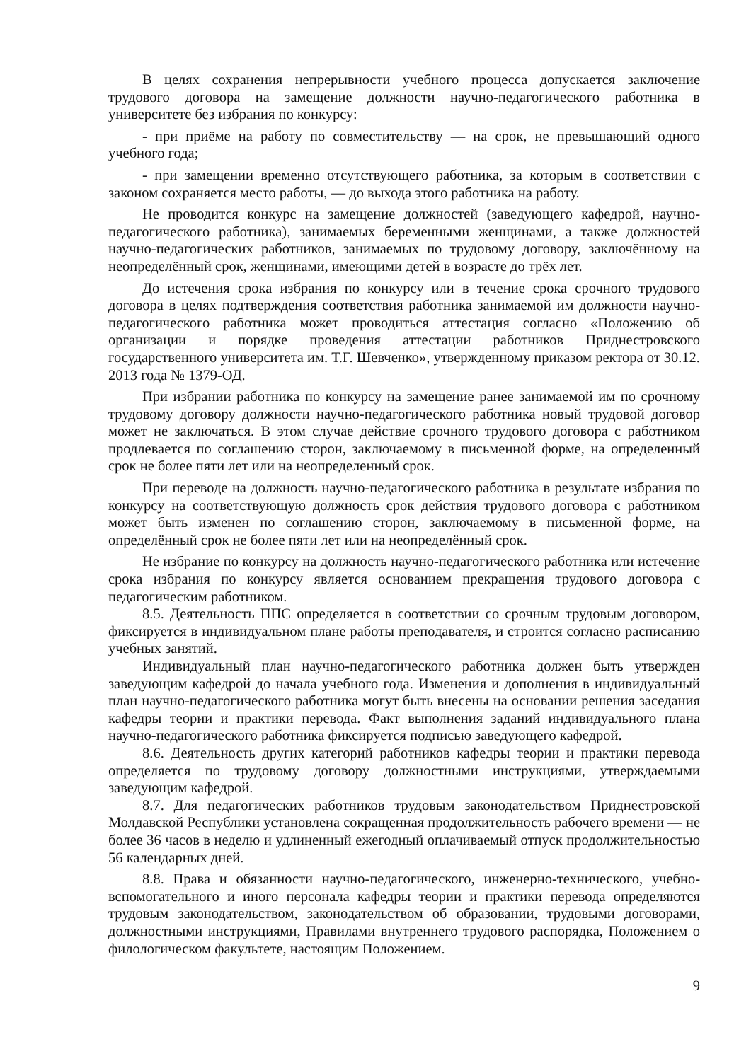В целях сохранения непрерывности учебного процесса допускается заключение трудового договора на замещение должности научно-педагогического работника в университете без избрания по конкурсу:
- при приёме на работу по совместительству — на срок, не превышающий одного учебного года;
- при замещении временно отсутствующего работника, за которым в соответствии с законом сохраняется место работы, — до выхода этого работника на работу.
Не проводится конкурс на замещение должностей (заведующего кафедрой, научно-педагогического работника), занимаемых беременными женщинами, а также должностей научно-педагогических работников, занимаемых по трудовому договору, заключённому на неопределённый срок, женщинами, имеющими детей в возрасте до трёх лет.
До истечения срока избрания по конкурсу или в течение срока срочного трудового договора в целях подтверждения соответствия работника занимаемой им должности научно-педагогического работника может проводиться аттестация согласно «Положению об организации и порядке проведения аттестации работников Приднестровского государственного университета им. Т.Г. Шевченко», утвержденному приказом ректора от 30.12. 2013 года № 1379-ОД.
При избрании работника по конкурсу на замещение ранее занимаемой им по срочному трудовому договору должности научно-педагогического работника новый трудовой договор может не заключаться. В этом случае действие срочного трудового договора с работником продлевается по соглашению сторон, заключаемому в письменной форме, на определенный срок не более пяти лет или на неопределенный срок.
При переводе на должность научно-педагогического работника в результате избрания по конкурсу на соответствующую должность срок действия трудового договора с работником может быть изменен по соглашению сторон, заключаемому в письменной форме, на определённый срок не более пяти лет или на неопределённый срок.
Не избрание по конкурсу на должность научно-педагогического работника или истечение срока избрания по конкурсу является основанием прекращения трудового договора с педагогическим работником.
8.5. Деятельность ППС определяется в соответствии со срочным трудовым договором, фиксируется в индивидуальном плане работы преподавателя, и строится согласно расписанию учебных занятий.
Индивидуальный план научно-педагогического работника должен быть утвержден заведующим кафедрой до начала учебного года. Изменения и дополнения в индивидуальный план научно-педагогического работника могут быть внесены на основании решения заседания кафедры теории и практики перевода. Факт выполнения заданий индивидуального плана научно-педагогического работника фиксируется подписью заведующего кафедрой.
8.6. Деятельность других категорий работников кафедры теории и практики перевода определяется по трудовому договору должностными инструкциями, утверждаемыми заведующим кафедрой.
8.7. Для педагогических работников трудовым законодательством Приднестровской Молдавской Республики установлена сокращенная продолжительность рабочего времени — не более 36 часов в неделю и удлиненный ежегодный оплачиваемый отпуск продолжительностью 56 календарных дней.
8.8. Права и обязанности научно-педагогического, инженерно-технического, учебно-вспомогательного и иного персонала кафедры теории и практики перевода определяются трудовым законодательством, законодательством об образовании, трудовыми договорами, должностными инструкциями, Правилами внутреннего трудового распорядка, Положением о филологическом факультете, настоящим Положением.
9